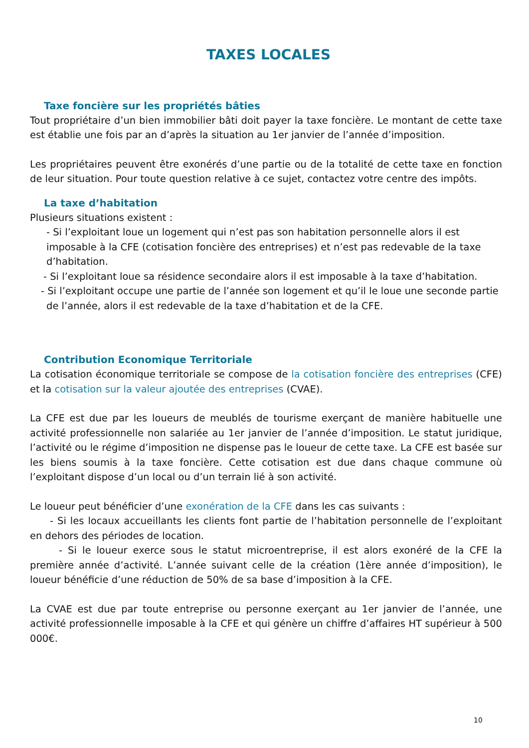TAXES LOCALES
Taxe foncière sur les propriétés bâties
Tout propriétaire d’un bien immobilier bâti doit payer la taxe foncière. Le montant de cette taxe est établie une fois par an d’après la situation au 1er janvier de l’année d’imposition.
Les propriétaires peuvent être exonérés d’une partie ou de la totalité de cette taxe en fonction de leur situation. Pour toute question relative à ce sujet, contactez votre centre des impôts.
La taxe d’habitation
Plusieurs situations existent :
- Si l’exploitant loue un logement qui n’est pas son habitation personnelle alors il est imposable à la CFE (cotisation foncière des entreprises) et n’est pas redevable de la taxe d’habitation.
- Si l’exploitant loue sa résidence secondaire alors il est imposable à la taxe d’habitation.
- Si l’exploitant occupe une partie de l’année son logement et qu’il le loue une seconde partie
de l’année, alors il est redevable de la taxe d’habitation et de la CFE.
Contribution Economique Territoriale
La cotisation économique territoriale se compose de la cotisation foncière des entreprises (CFE) et la cotisation sur la valeur ajoutée des entreprises (CVAE).
La CFE est due par les loueurs de meublés de tourisme exerçant de manière habituelle une activité professionnelle non salariée au 1er janvier de l’année d’imposition. Le statut juridique, l’activité ou le régime d’imposition ne dispense pas le loueur de cette taxe. La CFE est basée sur les biens soumis à la taxe foncière. Cette cotisation est due dans chaque commune où l’exploitant dispose d’un local ou d’un terrain lié à son activité.
Le loueur peut bénéficier d’une exonération de la CFE dans les cas suivants :
- Si les locaux accueillants les clients font partie de l’habitation personnelle de l’exploitant en dehors des périodes de location.
- Si le loueur exerce sous le statut microentreprise, il est alors exonéré de la CFE la première année d’activité. L’année suivant celle de la création (1ère année d’imposition), le loueur bénéficie d’une réduction de 50% de sa base d’imposition à la CFE.
La CVAE est due par toute entreprise ou personne exerçant au 1er janvier de l’année, une activité professionnelle imposable à la CFE et qui génère un chiffre d’affaires HT supérieur à 500 000€.
10